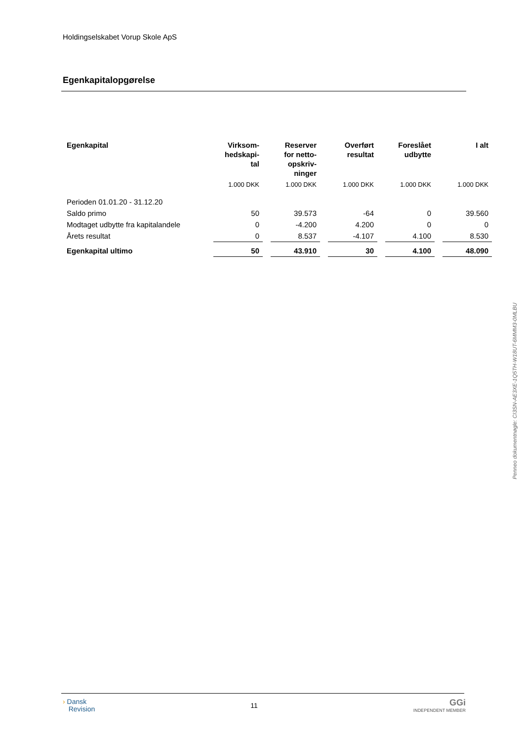Holdingselskabet Vorup Skole ApS
Egenkapitalopgørelse
| Egenkapital | Virksom- hedskapi- tal | | Reserver for netto- opskriv- ninger | | Overført resultat | | Foreslået udbytte | | I alt |
| --- | --- | --- | --- | --- | --- | --- | --- | --- | --- |
| | 1.000 DKK | | 1.000 DKK | | 1.000 DKK | | 1.000 DKK | | 1.000 DKK |
| Perioden 01.01.20 - 31.12.20 | | | | | | | | | |
| Saldo primo | 50 | | 39.573 | | -64 | | 0 | | 39.560 |
| Modtaget udbytte fra kapitalandele | 0 | | -4.200 | | 4.200 | | 0 | | 0 |
| Årets resultat | 0 | | 8.537 | | -4.107 | | 4.100 | | 8.530 |
| Egenkapital ultimo | 50 | | 43.910 | | 30 | | 4.100 | | 48.090 |
Penneo dokumentnøgle: CI3SN-AE3XE-1Q5TH-W18UT-6MMM3-0MLBU
› Dansk
Revision
11
GGi
INDEPENDENT MEMBER